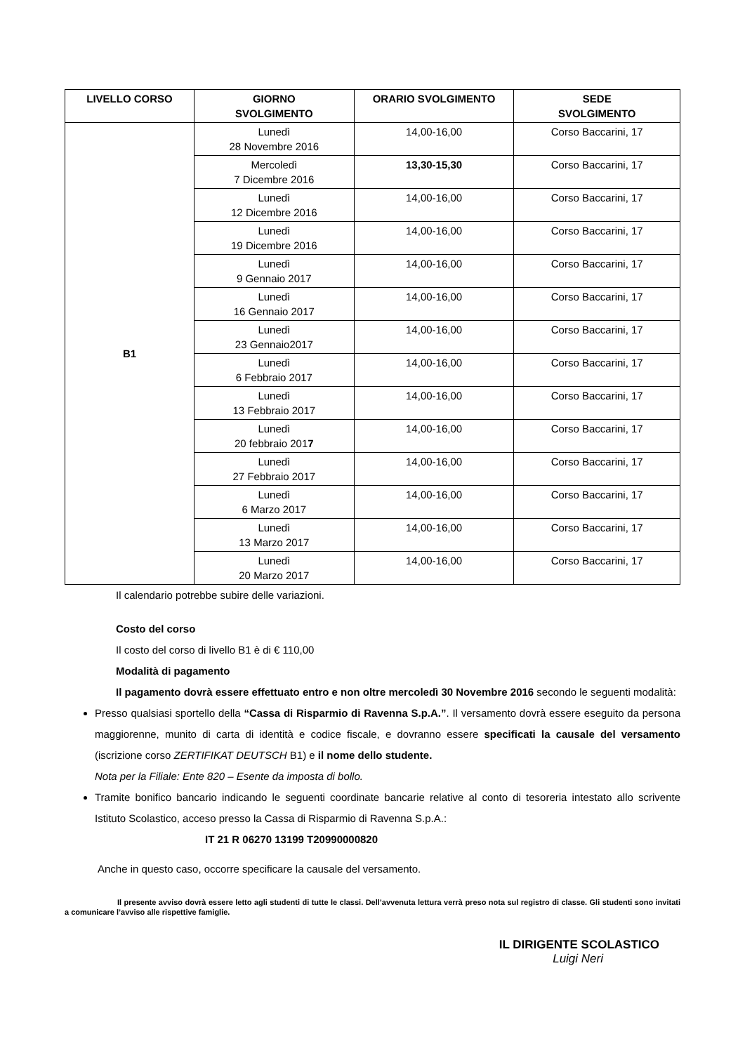| LIVELLO CORSO | GIORNO SVOLGIMENTO | ORARIO SVOLGIMENTO | SEDE SVOLGIMENTO |
| --- | --- | --- | --- |
| B1 | Lunedì 28 Novembre 2016 | 14,00-16,00 | Corso Baccarini, 17 |
| | Mercoledì 7 Dicembre 2016 | 13,30-15,30 | Corso Baccarini, 17 |
| | Lunedì 12 Dicembre 2016 | 14,00-16,00 | Corso Baccarini, 17 |
| | Lunedì 19 Dicembre 2016 | 14,00-16,00 | Corso Baccarini, 17 |
| | Lunedì 9 Gennaio 2017 | 14,00-16,00 | Corso Baccarini, 17 |
| | Lunedì 16 Gennaio 2017 | 14,00-16,00 | Corso Baccarini, 17 |
| | Lunedì 23 Gennaio2017 | 14,00-16,00 | Corso Baccarini, 17 |
| | Lunedì 6 Febbraio 2017 | 14,00-16,00 | Corso Baccarini, 17 |
| | Lunedì 13 Febbraio 2017 | 14,00-16,00 | Corso Baccarini, 17 |
| | Lunedì 20 febbraio 201 7 | 14,00-16,00 | Corso Baccarini, 17 |
| | Lunedì 27 Febbraio 2017 | 14,00-16,00 | Corso Baccarini, 17 |
| | Lunedì 6 Marzo 2017 | 14,00-16,00 | Corso Baccarini, 17 |
| | Lunedì 13 Marzo 2017 | 14,00-16,00 | Corso Baccarini, 17 |
| | Lunedì 20 Marzo 2017 | 14,00-16,00 | Corso Baccarini, 17 |
Il calendario potrebbe subire delle variazioni.
Costo del corso
Il costo del corso di livello B1 è di € 110,00
Modalità di pagamento
Il pagamento dovrà essere effettuato entro e non oltre mercoledì 30 Novembre 2016 secondo le seguenti modalità:
Presso qualsiasi sportello della “Cassa di Risparmio di Ravenna S.p.A.”. Il versamento dovrà essere eseguito da persona maggiorenne, munito di carta di identità e codice fiscale, e dovranno essere specificati la causale del versamento (iscrizione corso ZERTIFIKAT DEUTSCH B1) e il nome dello studente.
Nota per la Filiale: Ente 820 – Esente da imposta di bollo.
Tramite bonifico bancario indicando le seguenti coordinate bancarie relative al conto di tesoreria intestato allo scrivente Istituto Scolastico, acceso presso la Cassa di Risparmio di Ravenna S.p.A.:
IT 21 R 06270 13199 T20990000820
Anche in questo caso, occorre specificare la causale del versamento.
Il presente avviso dovrà essere letto agli studenti di tutte le classi. Dell’avvenuta lettura verrà preso nota sul registro di classe. Gli studenti sono invitati a comunicare l’avviso alle rispettive famiglie.
IL DIRIGENTE SCOLASTICO
Luigi Neri